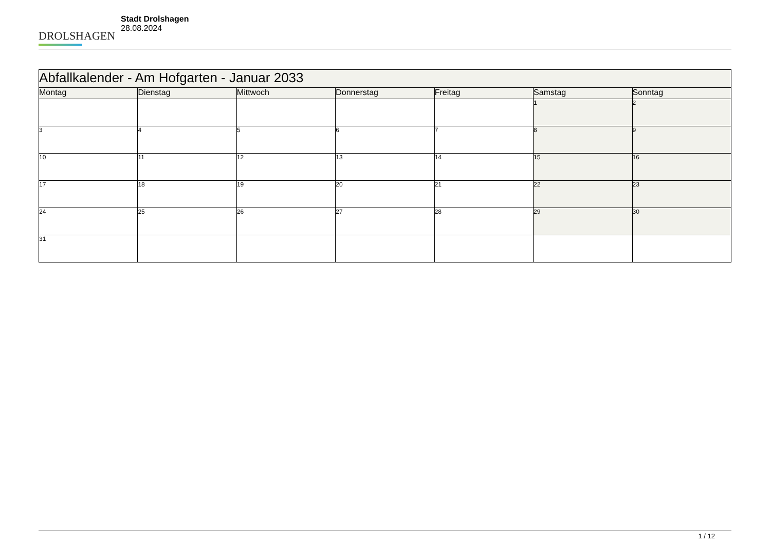DROLSHAGEN
Stadt Drolshagen
28.08.2024
| Abfallkalender - Am Hofgarten - Januar 2033 | | | | | | |
| --- | --- | --- | --- | --- | --- | --- |
| Montag | Dienstag | Mittwoch | Donnerstag | Freitag | Samstag | Sonntag |
| | | | | | 1 | 2 |
| 3 | 4 | 5 | 6 | 7 | 8 | 9 |
| 10 | 11 | 12 | 13 | 14 | 15 | 16 |
| 17 | 18 | 19 | 20 | 21 | 22 | 23 |
| 24 | 25 | 26 | 27 | 28 | 29 | 30 |
| 31 | | | | | | |
1 / 12